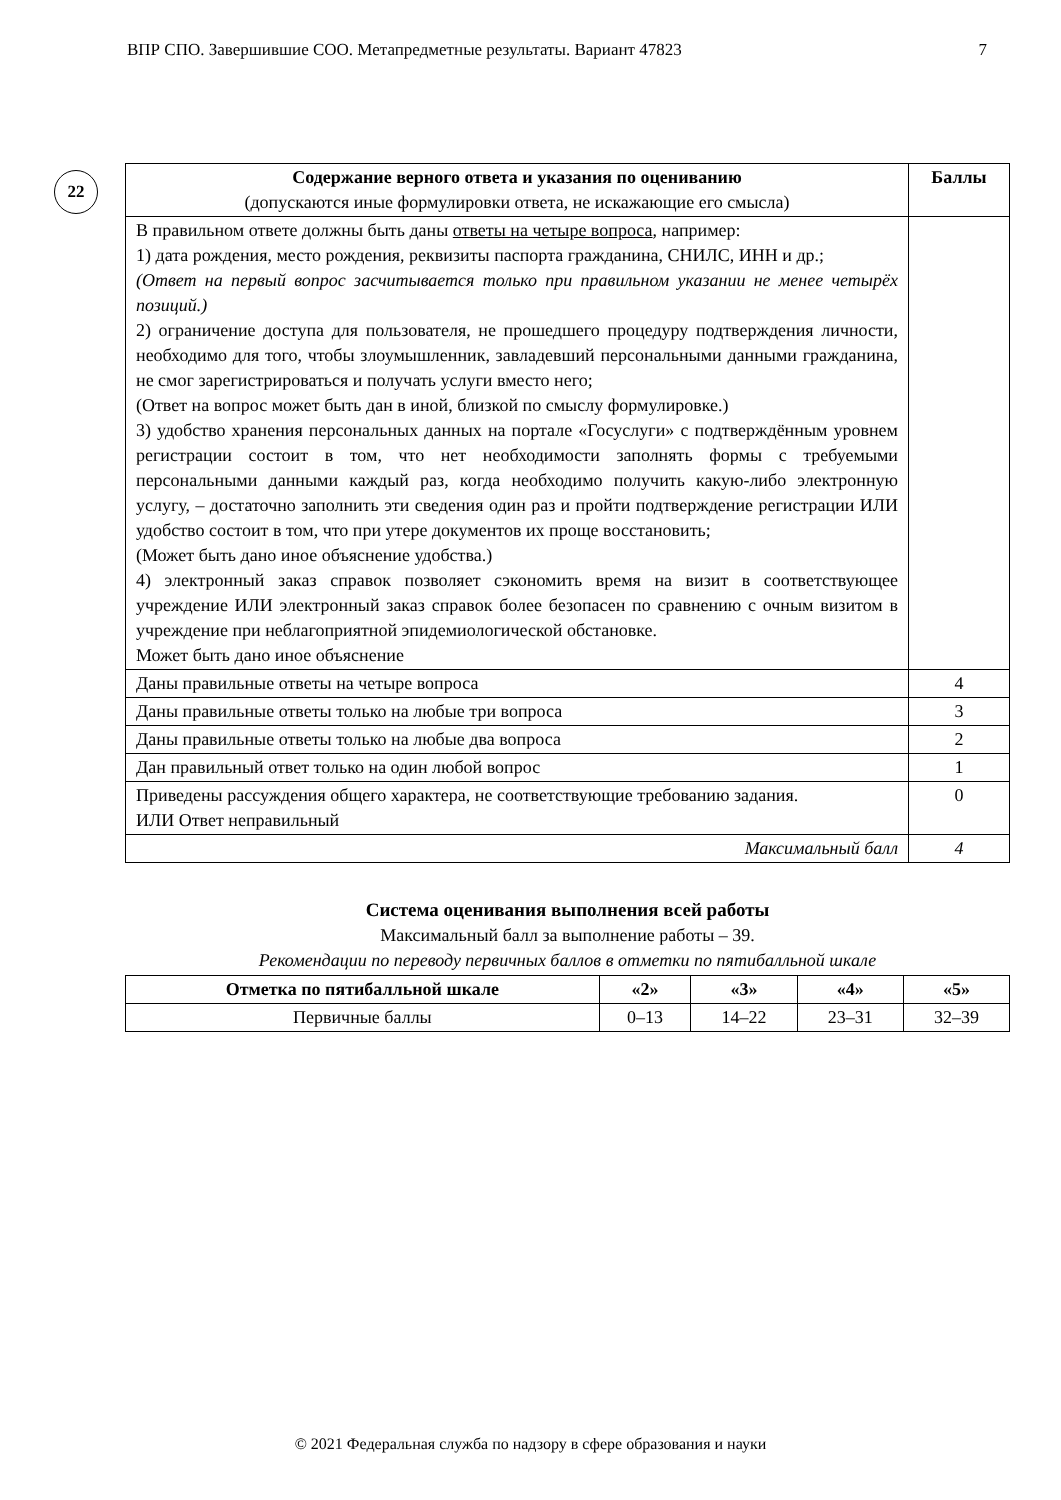ВПР СПО. Завершившие СОО. Метапредметные результаты. Вариант 47823 7
22
| Содержание верного ответа и указания по оцениванию (допускаются иные формулировки ответа, не искажающие его смысла) | Баллы |
| --- | --- |
| В правильном ответе должны быть даны ответы на четыре вопроса , например: 1) дата рождения, место рождения, реквизиты паспорта гражданина, СНИЛС, ИНН и др.; (Ответ на первый вопрос засчитывается только при правильном указании не менее четырёх позиций.) 2) ограничение доступа для пользователя, не прошедшего процедуру подтверждения личности, необходимо для того, чтобы злоумышленник, завладевший персональными данными гражданина, не смог зарегистрироваться и получать услуги вместо него; (Ответ на вопрос может быть дан в иной, близкой по смыслу формулировке.) 3) удобство хранения персональных данных на портале «Госуслуги» с подтверждённым уровнем регистрации состоит в том, что нет необходимости заполнять формы с требуемыми персональными данными каждый раз, когда необходимо получить какую-либо электронную услугу, – достаточно заполнить эти сведения один раз и пройти подтверждение регистрации ИЛИ удобство состоит в том, что при утере документов их проще восстановить; (Может быть дано иное объяснение удобства.) 4) электронный заказ справок позволяет сэкономить время на визит в соответствующее учреждение ИЛИ электронный заказ справок более безопасен по сравнению с очным визитом в учреждение при неблагоприятной эпидемиологической обстановке. Может быть дано иное объяснение | |
| Даны правильные ответы на четыре вопроса | 4 |
| Даны правильные ответы только на любые три вопроса | 3 |
| Даны правильные ответы только на любые два вопроса | 2 |
| Дан правильный ответ только на один любой вопрос | 1 |
| Приведены рассуждения общего характера, не соответствующие требованию задания. ИЛИ Ответ неправильный | 0 |
| Максимальный балл | 4 |
Система оценивания выполнения всей работы
Максимальный балл за выполнение работы – 39.
Рекомендации по переводу первичных баллов в отметки по пятибалльной шкале
| Отметка по пятибалльной шкале | «2» | «3» | «4» | «5» |
| --- | --- | --- | --- | --- |
| Первичные баллы | 0–13 | 14–22 | 23–31 | 32–39 |
© 2021 Федеральная служба по надзору в сфере образования и науки